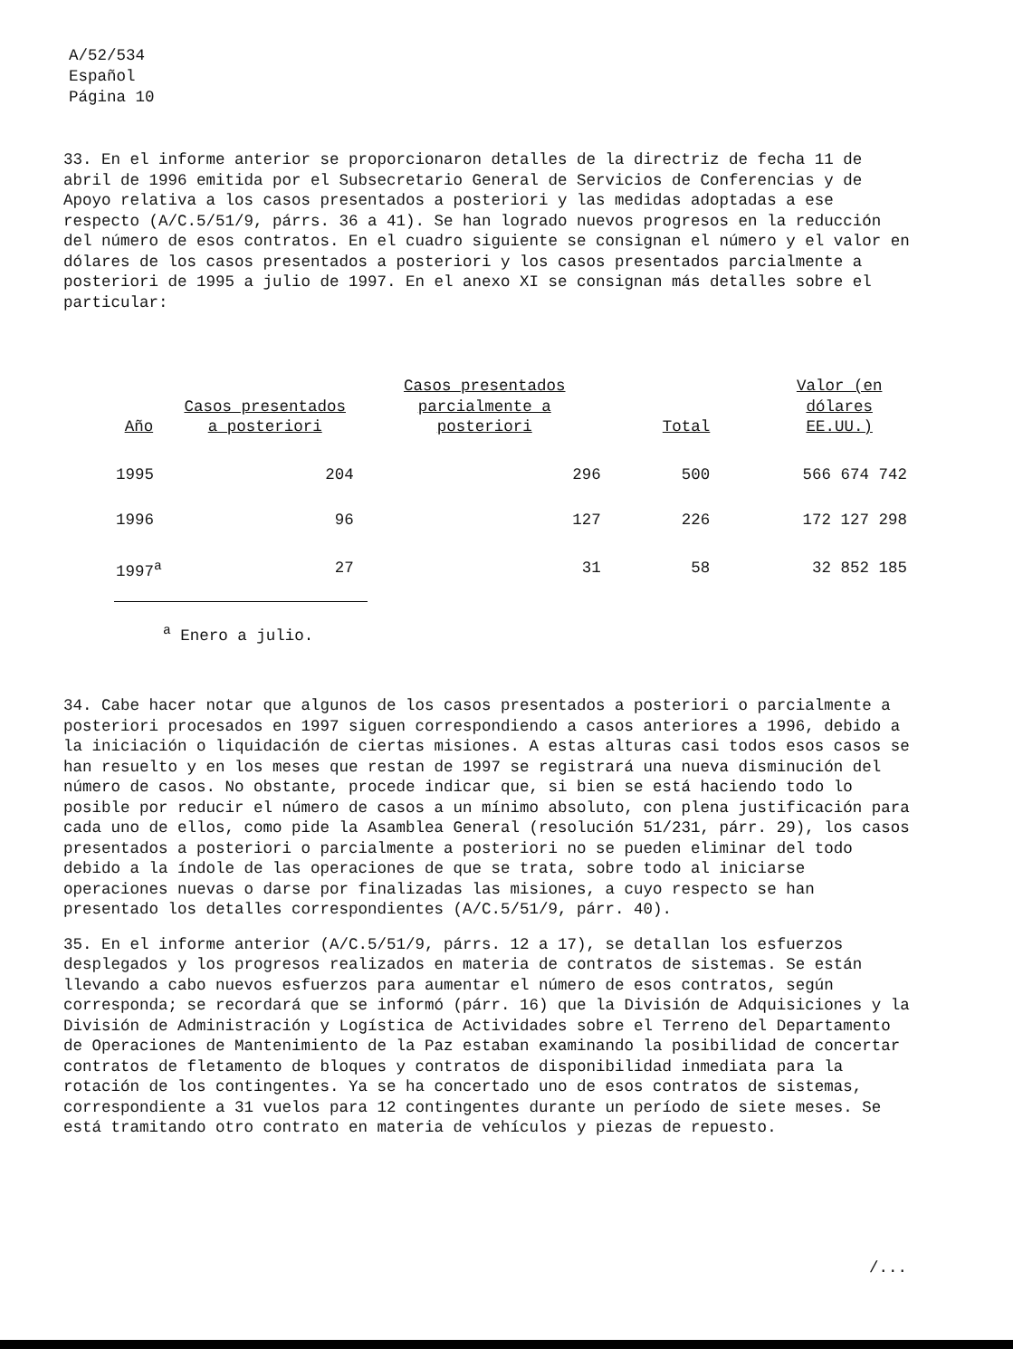A/52/534
Español
Página 10
33. En el informe anterior se proporcionaron detalles de la directriz de fecha 11 de abril de 1996 emitida por el Subsecretario General de Servicios de Conferencias y de Apoyo relativa a los casos presentados a posteriori y las medidas adoptadas a ese respecto (A/C.5/51/9, párrs. 36 a 41). Se han logrado nuevos progresos en la reducción del número de esos contratos. En el cuadro siguiente se consignan el número y el valor en dólares de los casos presentados a posteriori y los casos presentados parcialmente a posteriori de 1995 a julio de 1997. En el anexo XI se consignan más detalles sobre el particular:
| Año | Casos presentados a posteriori | Casos presentados parcialmente a posteriori | Total | Valor (en dólares EE.UU.) |
| --- | --- | --- | --- | --- |
| 1995 | 204 | 296 | 500 | 566 674 742 |
| 1996 | 96 | 127 | 226 | 172 127 298 |
| 1997<sup>a</sup> | 27 | 31 | 58 | 32 852 185 |
<sup>a</sup> Enero a julio.
34. Cabe hacer notar que algunos de los casos presentados a posteriori o parcialmente a posteriori procesados en 1997 siguen correspondiendo a casos anteriores a 1996, debido a la iniciación o liquidación de ciertas misiones. A estas alturas casi todos esos casos se han resuelto y en los meses que restan de 1997 se registrará una nueva disminución del número de casos. No obstante, procede indicar que, si bien se está haciendo todo lo posible por reducir el número de casos a un mínimo absoluto, con plena justificación para cada uno de ellos, como pide la Asamblea General (resolución 51/231, párr. 29), los casos presentados a posteriori o parcialmente a posteriori no se pueden eliminar del todo debido a la índole de las operaciones de que se trata, sobre todo al iniciarse operaciones nuevas o darse por finalizadas las misiones, a cuyo respecto se han presentado los detalles correspondientes (A/C.5/51/9, párr. 40).
35. En el informe anterior (A/C.5/51/9, párrs. 12 a 17), se detallan los esfuerzos desplegados y los progresos realizados en materia de contratos de sistemas. Se están llevando a cabo nuevos esfuerzos para aumentar el número de esos contratos, según corresponda; se recordará que se informó (párr. 16) que la División de Adquisiciones y la División de Administración y Logística de Actividades sobre el Terreno del Departamento de Operaciones de Mantenimiento de la Paz estaban examinando la posibilidad de concertar contratos de fletamento de bloques y contratos de disponibilidad inmediata para la rotación de los contingentes. Ya se ha concertado uno de esos contratos de sistemas, correspondiente a 31 vuelos para 12 contingentes durante un período de siete meses. Se está tramitando otro contrato en materia de vehículos y piezas de repuesto.
/...